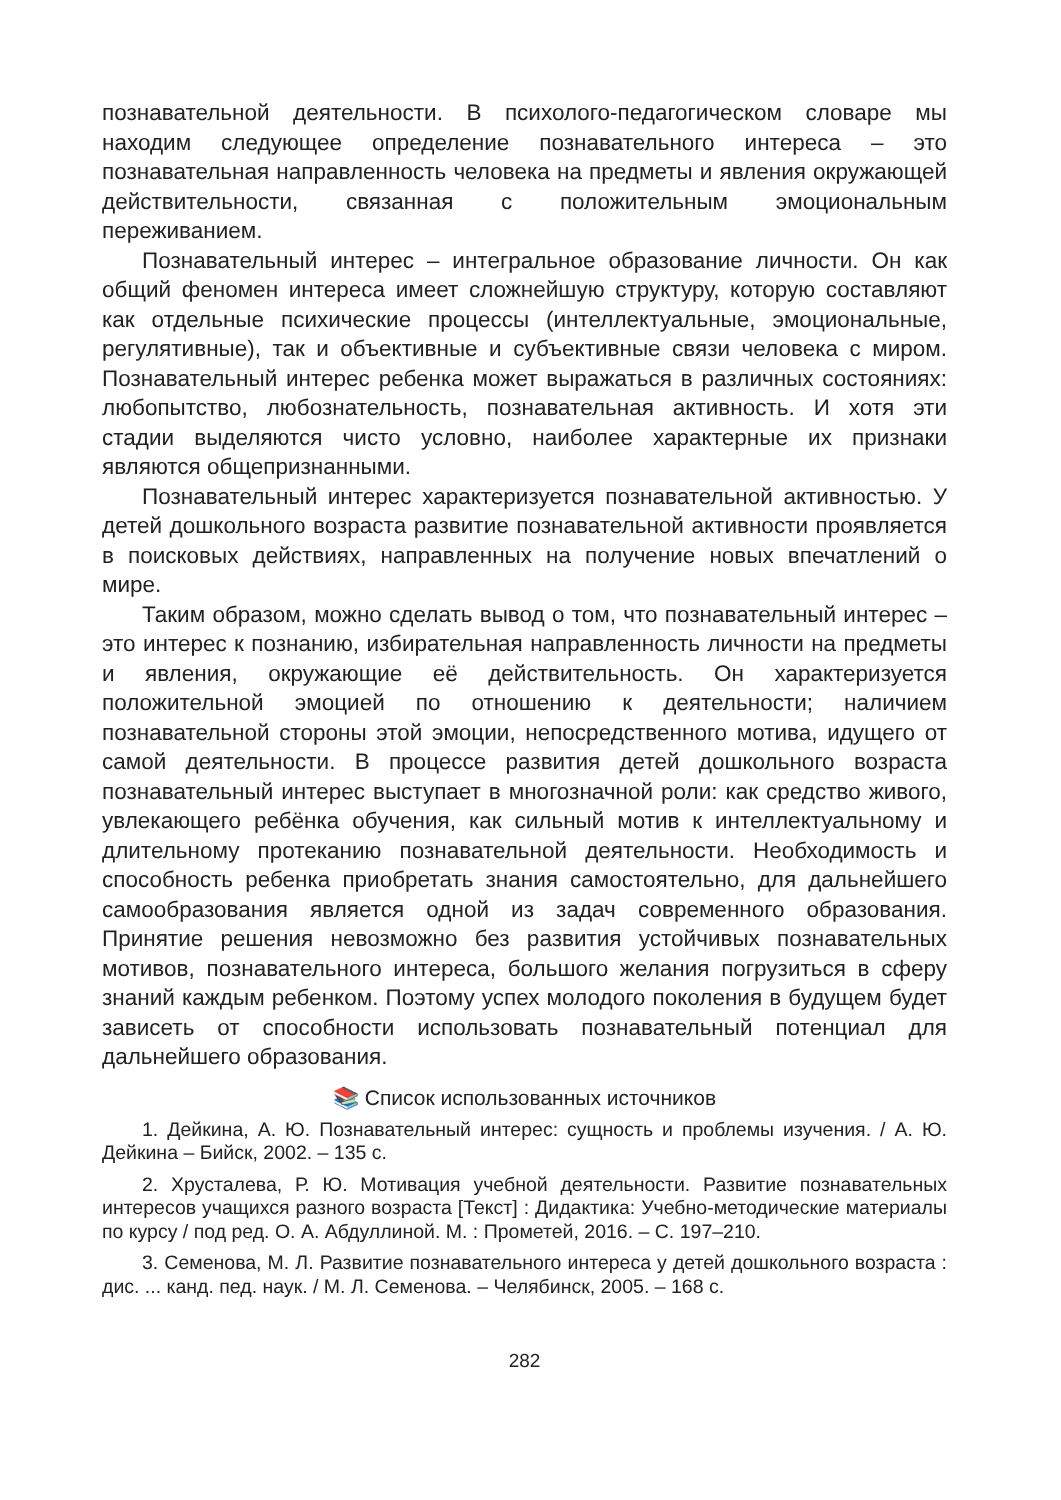познавательной деятельности. В психолого-педагогическом словаре мы находим следующее определение познавательного интереса – это познавательная направленность человека на предметы и явления окружающей действительности, связанная с положительным эмоциональным переживанием.
Познавательный интерес – интегральное образование личности. Он как общий феномен интереса имеет сложнейшую структуру, которую составляют как отдельные психические процессы (интеллектуальные, эмоциональные, регулятивные), так и объективные и субъективные связи человека с миром. Познавательный интерес ребенка может выражаться в различных состояниях: любопытство, любознательность, познавательная активность. И хотя эти стадии выделяются чисто условно, наиболее характерные их признаки являются общепризнанными.
Познавательный интерес характеризуется познавательной активностью. У детей дошкольного возраста развитие познавательной активности проявляется в поисковых действиях, направленных на получение новых впечатлений о мире.
Таким образом, можно сделать вывод о том, что познавательный интерес – это интерес к познанию, избирательная направленность личности на предметы и явления, окружающие её действительность. Он характеризуется положительной эмоцией по отношению к деятельности; наличием познавательной стороны этой эмоции, непосредственного мотива, идущего от самой деятельности. В процессе развития детей дошкольного возраста познавательный интерес выступает в многозначной роли: как средство живого, увлекающего ребёнка обучения, как сильный мотив к интеллектуальному и длительному протеканию познавательной деятельности. Необходимость и способность ребенка приобретать знания самостоятельно, для дальнейшего самообразования является одной из задач современного образования. Принятие решения невозможно без развития устойчивых познавательных мотивов, познавательного интереса, большого желания погрузиться в сферу знаний каждым ребенком. Поэтому успех молодого поколения в будущем будет зависеть от способности использовать познавательный потенциал для дальнейшего образования.
📚 Список использованных источников
1. Дейкина, А. Ю. Познавательный интерес: сущность и проблемы изучения. / А. Ю. Дейкина – Бийск, 2002. – 135 с.
2. Хрусталева, Р. Ю. Мотивация учебной деятельности. Развитие познавательных интересов учащихся разного возраста [Текст] : Дидактика: Учебно-методические материалы по курсу / под ред. О. А. Абдуллиной. М. : Прометей, 2016. – С. 197–210.
3. Семенова, М. Л. Развитие познавательного интереса у детей дошкольного возраста : дис. ... канд. пед. наук. / М. Л. Семенова. – Челябинск, 2005. – 168 с.
282